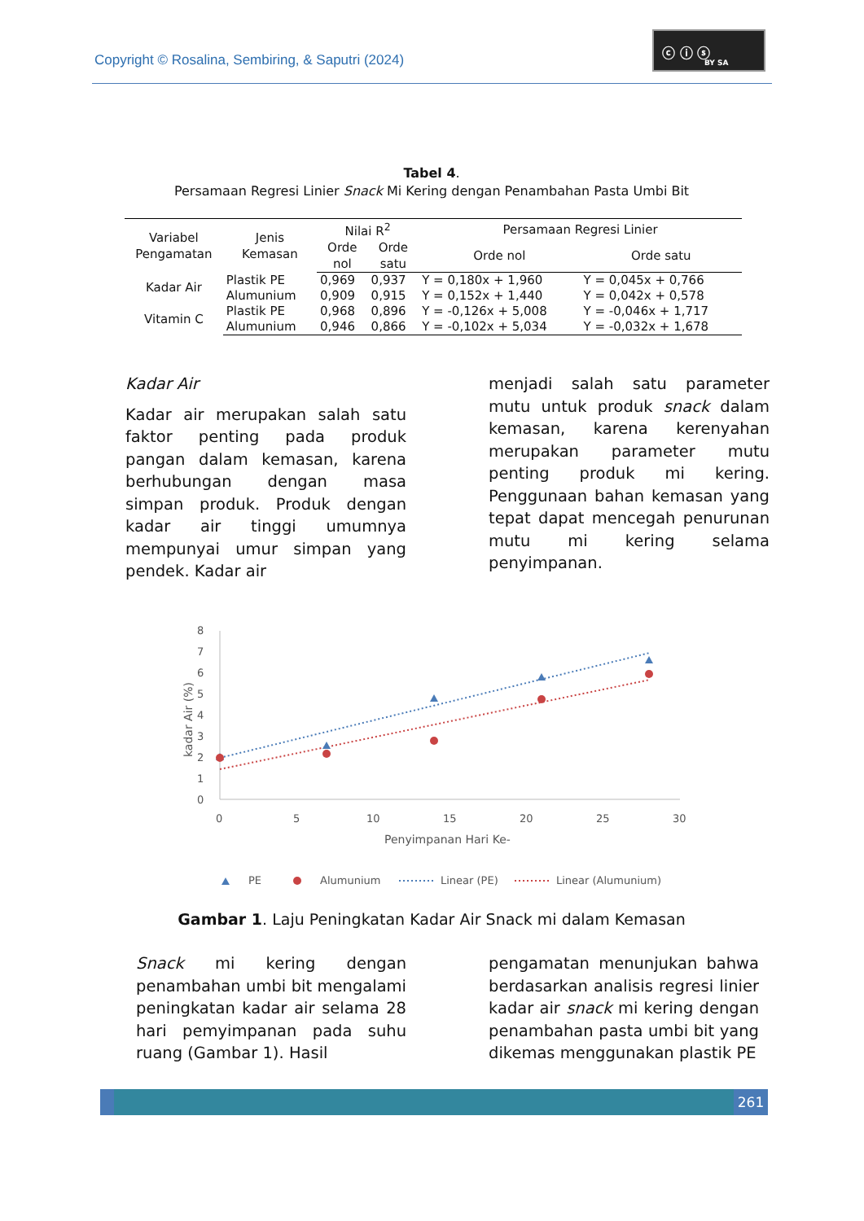Copyright © Rosalina, Sembiring, & Saputri (2024)
ⓒ ⓘ ⓢ
BY SA
Tabel 4.
Persamaan Regresi Linier Snack Mi Kering dengan Penambahan Pasta Umbi Bit
| Variabel Pengamatan | Jenis Kemasan | Nilai R<sup>2</sup> | | Persamaan Regresi Linier | |
| --- | --- | --- | --- | --- | --- |
| | | Orde nol | Orde satu | Orde nol | Orde satu |
| Kadar Air | Plastik PE | 0,969 | 0,937 | Y = 0,180x + 1,960 | Y = 0,045x + 0,766 |
| | Alumunium | 0,909 | 0,915 | Y = 0,152x + 1,440 | Y = 0,042x + 0,578 |
| Vitamin C | Plastik PE | 0,968 | 0,896 | Y = -0,126x + 5,008 | Y = -0,046x + 1,717 |
| | Alumunium | 0,946 | 0,866 | Y = -0,102x + 5,034 | Y = -0,032x + 1,678 |
Kadar Air
Kadar air merupakan salah satu faktor penting pada produk pangan dalam kemasan, karena berhubungan dengan masa simpan produk. Produk dengan kadar air tinggi umumnya mempunyai umur simpan yang pendek. Kadar air
menjadi salah satu parameter mutu untuk produk snack dalam kemasan, karena kerenyahan merupakan parameter mutu penting produk mi kering. Penggunaan bahan kemasan yang tepat dapat mencegah penurunan mutu mi kering selama penyimpanan.
0
1
2
3
4
5
6
7
8
0
5
10
15
20
25
30
Penyimpanan Hari Ke-
kadar Air (%)
PE
Alumunium
Linear (PE)
Linear (Alumunium)
Gambar 1. Laju Peningkatan Kadar Air Snack mi dalam Kemasan
Snack mi kering dengan penambahan umbi bit mengalami peningkatan kadar air selama 28 hari pemyimpanan pada suhu ruang (Gambar 1). Hasil
pengamatan menunjukan bahwa berdasarkan analisis regresi linier kadar air snack mi kering dengan penambahan pasta umbi bit yang dikemas menggunakan plastik PE
261